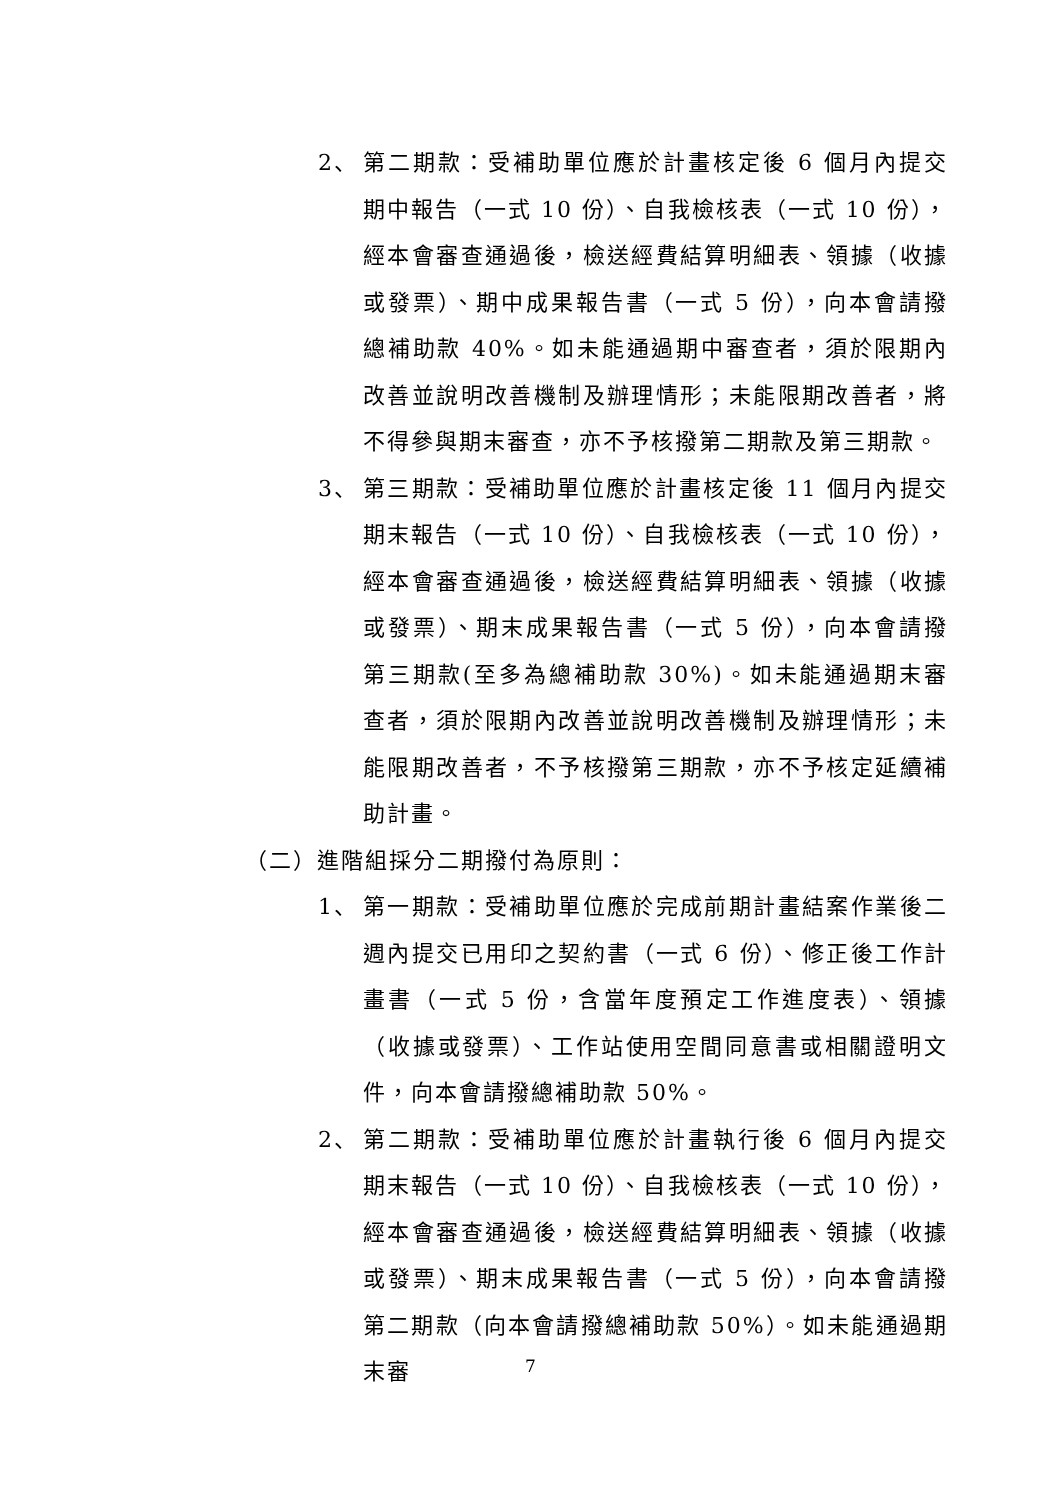2、 第二期款：受補助單位應於計畫核定後 6 個月內提交期中報告（一式 10 份）、自我檢核表（一式 10 份），經本會審查通過後，檢送經費結算明細表、領據（收據或發票）、期中成果報告書（一式 5 份），向本會請撥總補助款 40%。如未能通過期中審查者，須於限期內改善並說明改善機制及辦理情形；未能限期改善者，將不得參與期末審查，亦不予核撥第二期款及第三期款。
3、 第三期款：受補助單位應於計畫核定後 11 個月內提交期末報告（一式 10 份）、自我檢核表（一式 10 份），經本會審查通過後，檢送經費結算明細表、領據（收據或發票）、期末成果報告書（一式 5 份），向本會請撥第三期款(至多為總補助款 30%)。如未能通過期末審查者，須於限期內改善並說明改善機制及辦理情形；未能限期改善者，不予核撥第三期款，亦不予核定延續補助計畫。
（二）進階組採分二期撥付為原則：
1、 第一期款：受補助單位應於完成前期計畫結案作業後二週內提交已用印之契約書（一式 6 份）、修正後工作計畫書（一式 5 份，含當年度預定工作進度表）、領據（收據或發票）、工作站使用空間同意書或相關證明文件，向本會請撥總補助款 50%。
2、 第二期款：受補助單位應於計畫執行後 6 個月內提交期末報告（一式 10 份）、自我檢核表（一式 10 份），經本會審查通過後，檢送經費結算明細表、領據（收據或發票）、期末成果報告書（一式 5 份），向本會請撥第二期款（向本會請撥總補助款 50%）。如未能通過期末審
7